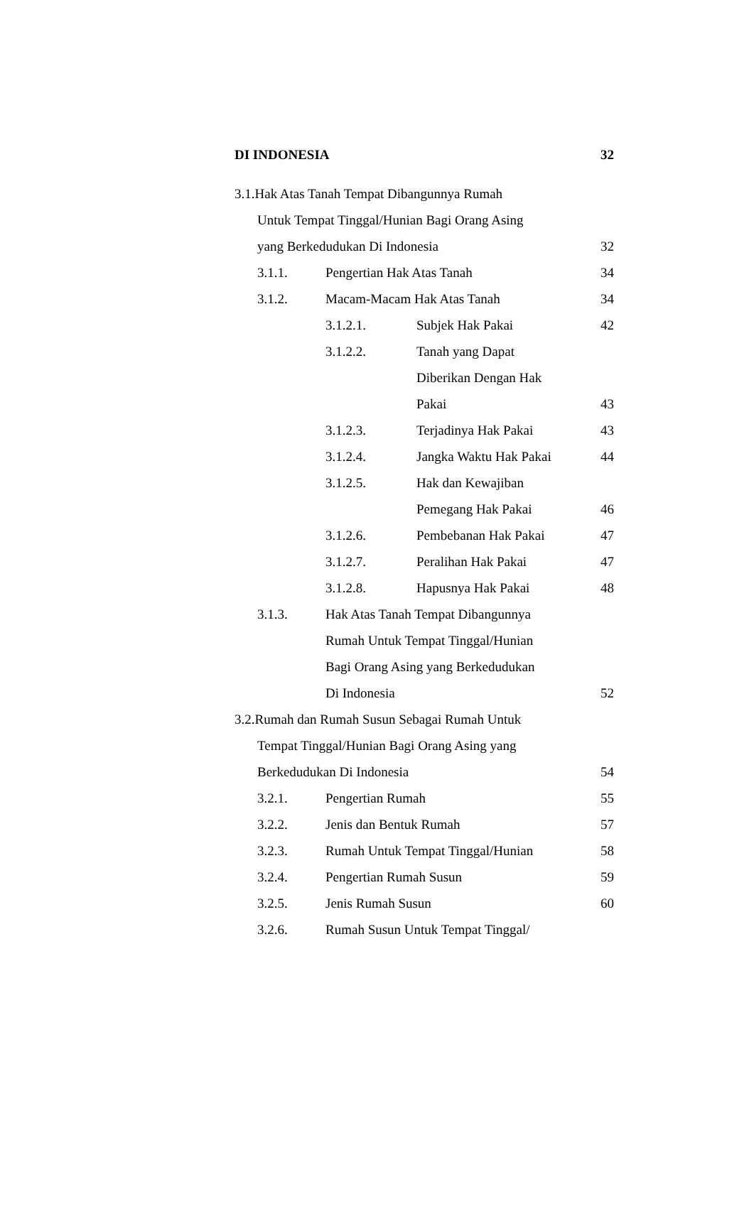| DI INDONESIA | | | | 32 |
| 3.1.Hak Atas Tanah Tempat Dibangunnya Rumah | | | | |
| | Untuk Tempat Tinggal/Hunian Bagi Orang Asing | | | |
| | yang Berkedudukan Di Indonesia | | | 32 |
| | 3.1.1. | Pengertian Hak Atas Tanah | | 34 |
| | 3.1.2. | Macam-Macam Hak Atas Tanah | | 34 |
| | | 3.1.2.1. | Subjek Hak Pakai | 42 |
| | | 3.1.2.2. | Tanah yang Dapat | |
| | | | Diberikan Dengan Hak | |
| | | | Pakai | 43 |
| | | 3.1.2.3. | Terjadinya Hak Pakai | 43 |
| | | 3.1.2.4. | Jangka Waktu Hak Pakai | 44 |
| | | 3.1.2.5. | Hak dan Kewajiban | |
| | | | Pemegang Hak Pakai | 46 |
| | | 3.1.2.6. | Pembebanan Hak Pakai | 47 |
| | | 3.1.2.7. | Peralihan Hak Pakai | 47 |
| | | 3.1.2.8. | Hapusnya Hak Pakai | 48 |
| | 3.1.3. | Hak Atas Tanah Tempat Dibangunnya | | |
| | | Rumah Untuk Tempat Tinggal/Hunian | | |
| | | Bagi Orang Asing yang Berkedudukan | | |
| | | Di Indonesia | | 52 |
| 3.2.Rumah dan Rumah Susun Sebagai Rumah Untuk | | | | |
| | Tempat Tinggal/Hunian Bagi Orang Asing yang | | | |
| | Berkedudukan Di Indonesia | | | 54 |
| | 3.2.1. | Pengertian Rumah | | 55 |
| | 3.2.2. | Jenis dan Bentuk Rumah | | 57 |
| | 3.2.3. | Rumah Untuk Tempat Tinggal/Hunian | | 58 |
| | 3.2.4. | Pengertian Rumah Susun | | 59 |
| | 3.2.5. | Jenis Rumah Susun | | 60 |
| | 3.2.6. | Rumah Susun Untuk Tempat Tinggal/ | | |